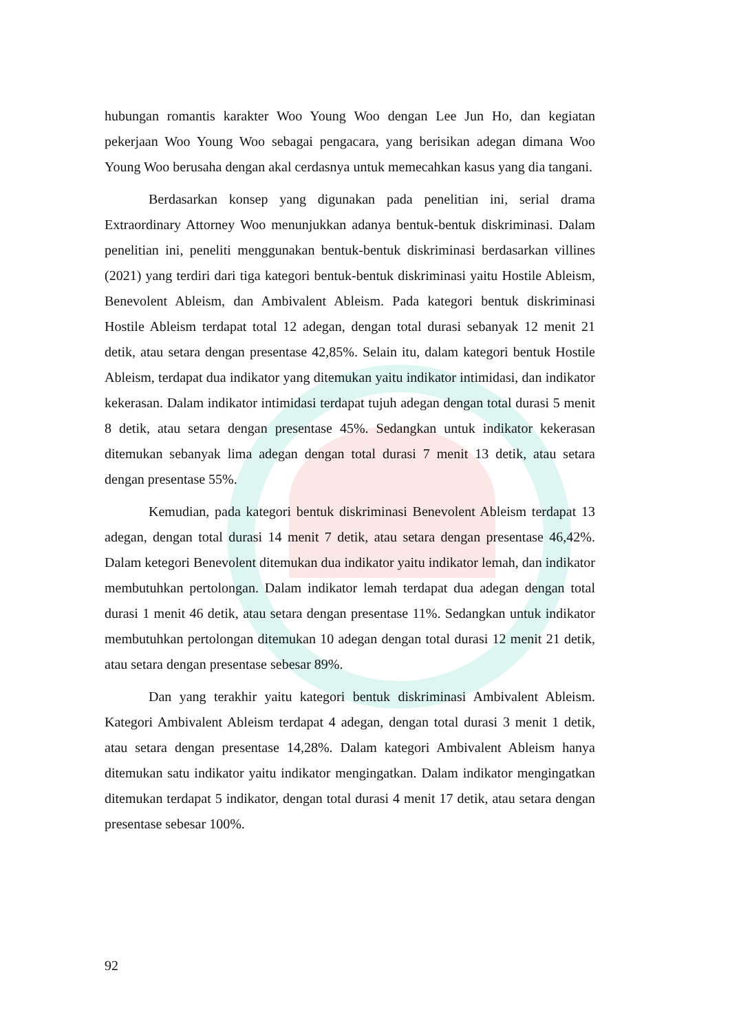hubungan romantis karakter Woo Young Woo dengan Lee Jun Ho, dan kegiatan pekerjaan Woo Young Woo sebagai pengacara, yang berisikan adegan dimana Woo Young Woo berusaha dengan akal cerdasnya untuk memecahkan kasus yang dia tangani.
Berdasarkan konsep yang digunakan pada penelitian ini, serial drama Extraordinary Attorney Woo menunjukkan adanya bentuk-bentuk diskriminasi. Dalam penelitian ini, peneliti menggunakan bentuk-bentuk diskriminasi berdasarkan villines (2021) yang terdiri dari tiga kategori bentuk-bentuk diskriminasi yaitu Hostile Ableism, Benevolent Ableism, dan Ambivalent Ableism. Pada kategori bentuk diskriminasi Hostile Ableism terdapat total 12 adegan, dengan total durasi sebanyak 12 menit 21 detik, atau setara dengan presentase 42,85%. Selain itu, dalam kategori bentuk Hostile Ableism, terdapat dua indikator yang ditemukan yaitu indikator intimidasi, dan indikator kekerasan. Dalam indikator intimidasi terdapat tujuh adegan dengan total durasi 5 menit 8 detik, atau setara dengan presentase 45%. Sedangkan untuk indikator kekerasan ditemukan sebanyak lima adegan dengan total durasi 7 menit 13 detik, atau setara dengan presentase 55%.
Kemudian, pada kategori bentuk diskriminasi Benevolent Ableism terdapat 13 adegan, dengan total durasi 14 menit 7 detik, atau setara dengan presentase 46,42%. Dalam ketegori Benevolent ditemukan dua indikator yaitu indikator lemah, dan indikator membutuhkan pertolongan. Dalam indikator lemah terdapat dua adegan dengan total durasi 1 menit 46 detik, atau setara dengan presentase 11%. Sedangkan untuk indikator membutuhkan pertolongan ditemukan 10 adegan dengan total durasi 12 menit 21 detik, atau setara dengan presentase sebesar 89%.
Dan yang terakhir yaitu kategori bentuk diskriminasi Ambivalent Ableism. Kategori Ambivalent Ableism terdapat 4 adegan, dengan total durasi 3 menit 1 detik, atau setara dengan presentase 14,28%. Dalam kategori Ambivalent Ableism hanya ditemukan satu indikator yaitu indikator mengingatkan. Dalam indikator mengingatkan ditemukan terdapat 5 indikator, dengan total durasi 4 menit 17 detik, atau setara dengan presentase sebesar 100%.
92